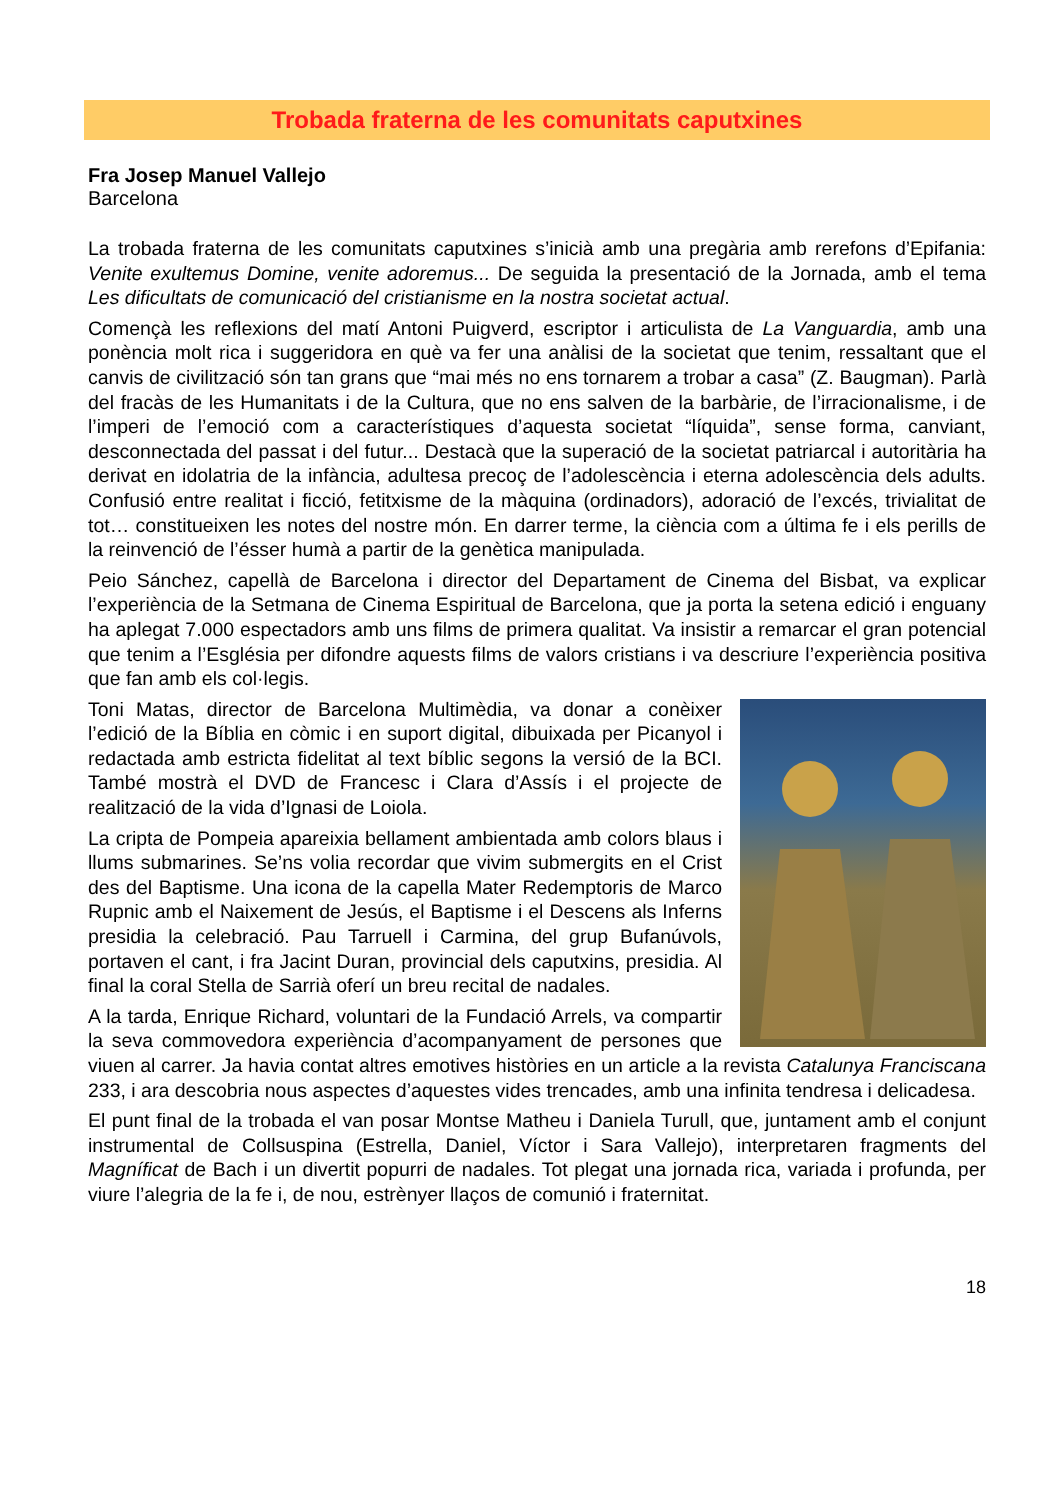Trobada fraterna de les comunitats caputxines
Fra Josep Manuel Vallejo
Barcelona
La trobada fraterna de les comunitats caputxines s’inicià amb una pregària amb rerefons d’Epifania: Venite exultemus Domine, venite adoremus... De seguida la presentació de la Jornada, amb el tema Les dificultats de comunicació del cristianisme en la nostra societat actual.
Començà les reflexions del matí Antoni Puigverd, escriptor i articulista de La Vanguardia, amb una ponència molt rica i suggeridora en què va fer una anàlisi de la societat que tenim, ressaltant que el canvis de civilització són tan grans que “mai més no ens tornarem a trobar a casa” (Z. Baugman). Parlà del fracàs de les Humanitats i de la Cultura, que no ens salven de la barbàrie, de l’irracionalisme, i de l’imperi de l’emoció com a característiques d’aquesta societat “líquida”, sense forma, canviant, desconnectada del passat i del futur... Destacà que la superació de la societat patriarcal i autoritària ha derivat en idolatria de la infància, adultesa precoç de l’adolescència i eterna adolescència dels adults. Confusió entre realitat i ficció, fetitxisme de la màquina (ordinadors), adoració de l’excés, trivialitat de tot… constitueixen les notes del nostre món. En darrer terme, la ciència com a última fe i els perills de la reinvenció de l’ésser humà a partir de la genètica manipulada.
Peio Sánchez, capellà de Barcelona i director del Departament de Cinema del Bisbat, va explicar l’experiència de la Setmana de Cinema Espiritual de Barcelona, que ja porta la setena edició i enguany ha aplegat 7.000 espectadors amb uns films de primera qualitat. Va insistir a remarcar el gran potencial que tenim a l’Església per difondre aquests films de valors cristians i va descriure l’experiència positiva que fan amb els col·legis.
Toni Matas, director de Barcelona Multimèdia, va donar a conèixer l’edició de la Bíblia en còmic i en suport digital, dibuixada per Picanyol i redactada amb estricta fidelitat al text bíblic segons la versió de la BCI. També mostrà el DVD de Francesc i Clara d’Assís i el projecte de realització de la vida d’Ignasi de Loiola.
La cripta de Pompeia apareixia bellament ambientada amb colors blaus i llums submarines. Se’ns volia recordar que vivim submergits en el Crist des del Baptisme. Una icona de la capella Mater Redemptoris de Marco Rupnic amb el Naixement de Jesús, el Baptisme i el Descens als Inferns presidia la celebració. Pau Tarruell i Carmina, del grup Bufanúvols, portaven el cant, i fra Jacint Duran, provincial dels caputxins, presidia. Al final la coral Stella de Sarrià oferí un breu recital de nadales.
A la tarda, Enrique Richard, voluntari de la Fundació Arrels, va compartir la seva commovedora experiència d’acompanyament de persones que viuen al carrer. Ja havia contat altres emotives històries en un article a la revista Catalunya Franciscana 233, i ara descobria nous aspectes d’aquestes vides trencades, amb una infinita tendresa i delicadesa.
El punt final de la trobada el van posar Montse Matheu i Daniela Turull, que, juntament amb el conjunt instrumental de Collsuspina (Estrella, Daniel, Víctor i Sara Vallejo), interpretaren fragments del Magníficat de Bach i un divertit popurri de nadales. Tot plegat una jornada rica, variada i profunda, per viure l’alegria de la fe i, de nou, estrènyer llaços de comunió i fraternitat.
18